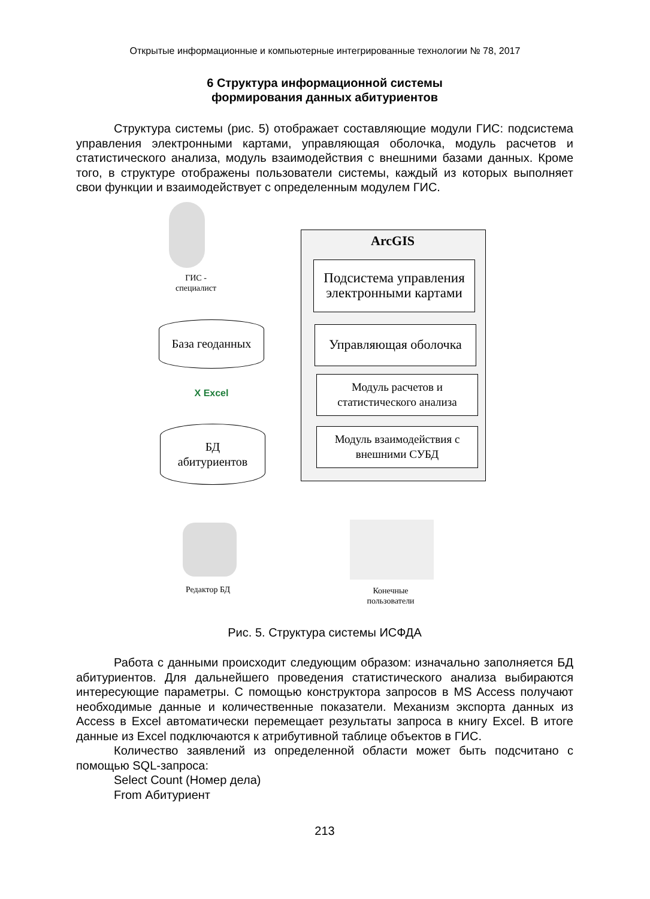Открытые информационные и компьютерные интегрированные технологии № 78, 2017
6 Структура информационной системы
формирования данных абитуриентов
Структура системы (рис. 5) отображает составляющие модули ГИС: подсистема управления электронными картами, управляющая оболочка, модуль расчетов и статистического анализа, модуль взаимодействия с внешними базами данных. Кроме того, в структуре отображены пользователи системы, каждый из которых выполняет свои функции и взаимодействует с определенным модулем ГИС.
ArcGIS
Подсистема управления электронными картами
Управляющая оболочка
Модуль расчетов и статистического анализа
Модуль взаимодействия с внешними СУБД
ГИС -
специалист
База геоданных
X Excel
БД
абитуриентов
Редактор БД
Конечные
пользователи
Рис. 5. Структура системы ИСФДА
Работа с данными происходит следующим образом: изначально заполняется БД абитуриентов. Для дальнейшего проведения статистического анализа выбираются интересующие параметры. С помощью конструктора запросов в MS Access получают необходимые данные и количественные показатели. Механизм экспорта данных из Access в Excel автоматически перемещает результаты запроса в книгу Excel. В итоге данные из Excel подключаются к атрибутивной таблице объектов в ГИС.
Количество заявлений из определенной области может быть подсчитано с помощью SQL-запроса:
Select Count (Номер дела)
From Абитуриент
213